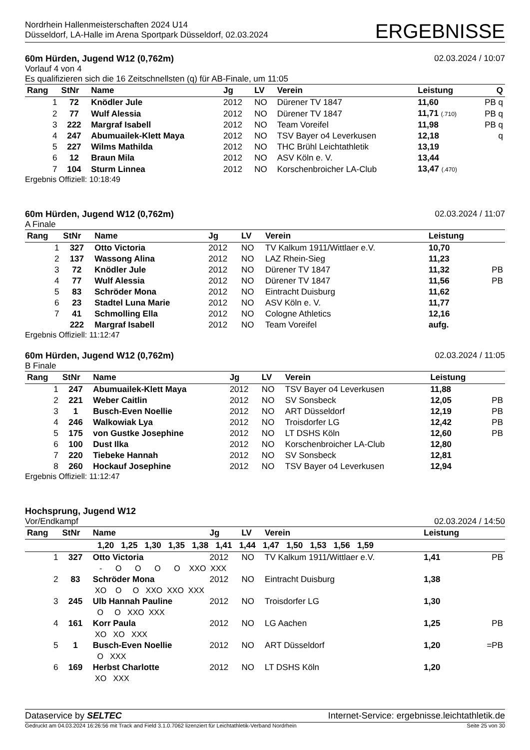Nordrhein Hallenmeisterschaften 2024 U14
Düsseldorf, LA-Halle im Arena Sportpark Düsseldorf, 02.03.2024
ERGEBNISSE
60m Hürden, Jugend W12 (0,762m) 02.03.2024 / 10:07
Vorlauf 4 von 4
Es qualifizieren sich die 16 Zeitschnellsten (q) für AB-Finale, um 11:05
| Rang | StNr | Name | Jg | LV | Verein | Leistung | Q |
| --- | --- | --- | --- | --- | --- | --- | --- |
| 1 | 72 | Knödler Jule | 2012 | NO | Dürener TV 1847 | 11,60 | PB q |
| 2 | 77 | Wulf Alessia | 2012 | NO | Dürener TV 1847 | 11,71 (.710) | PB q |
| 3 | 222 | Margraf Isabell | 2012 | NO | Team Voreifel | 11,98 | PB q |
| 4 | 247 | Abumuailek-Klett Maya | 2012 | NO | TSV Bayer o4 Leverkusen | 12,18 | q |
| 5 | 227 | Wilms Mathilda | 2012 | NO | THC Brühl Leichtathletik | 13,19 | |
| 6 | 12 | Braun Mila | 2012 | NO | ASV Köln e. V. | 13,44 | |
| 7 | 104 | Sturm Linnea | 2012 | NO | Korschenbroicher LA-Club | 13,47 (.470) | |
Ergebnis Offiziell: 10:18:49
60m Hürden, Jugend W12 (0,762m) 02.03.2024 / 11:07
A Finale
| Rang | StNr | Name | Jg | LV | Verein | Leistung | |
| --- | --- | --- | --- | --- | --- | --- | --- |
| 1 | 327 | Otto Victoria | 2012 | NO | TV Kalkum 1911/Wittlaer e.V. | 10,70 | |
| 2 | 137 | Wassong Alina | 2012 | NO | LAZ Rhein-Sieg | 11,23 | |
| 3 | 72 | Knödler Jule | 2012 | NO | Dürener TV 1847 | 11,32 | PB |
| 4 | 77 | Wulf Alessia | 2012 | NO | Dürener TV 1847 | 11,56 | PB |
| 5 | 83 | Schröder Mona | 2012 | NO | Eintracht Duisburg | 11,62 | |
| 6 | 23 | Stadtel Luna Marie | 2012 | NO | ASV Köln e. V. | 11,77 | |
| 7 | 41 | Schmolling Ella | 2012 | NO | Cologne Athletics | 12,16 | |
| | 222 | Margraf Isabell | 2012 | NO | Team Voreifel | aufg. | |
Ergebnis Offiziell: 11:12:47
60m Hürden, Jugend W12 (0,762m) 02.03.2024 / 11:05
B Finale
| Rang | StNr | Name | Jg | LV | Verein | Leistung | |
| --- | --- | --- | --- | --- | --- | --- | --- |
| 1 | 247 | Abumuailek-Klett Maya | 2012 | NO | TSV Bayer o4 Leverkusen | 11,88 | |
| 2 | 221 | Weber Caitlin | 2012 | NO | SV Sonsbeck | 12,05 | PB |
| 3 | 1 | Busch-Even Noellie | 2012 | NO | ART Düsseldorf | 12,19 | PB |
| 4 | 246 | Walkowiak Lya | 2012 | NO | Troisdorfer LG | 12,42 | PB |
| 5 | 175 | von Gustke Josephine | 2012 | NO | LT DSHS Köln | 12,60 | PB |
| 6 | 100 | Dust Ilka | 2012 | NO | Korschenbroicher LA-Club | 12,80 | |
| 7 | 220 | Tiebeke Hannah | 2012 | NO | SV Sonsbeck | 12,81 | |
| 8 | 260 | Hockauf Josephine | 2012 | NO | TSV Bayer o4 Leverkusen | 12,94 | |
Ergebnis Offiziell: 11:12:47
Hochsprung, Jugend W12
Vor/Endkampf 02.03.2024 / 14:50
| Rang | StNr | Name | Jg | LV | Verein | Leistung | |
| --- | --- | --- | --- | --- | --- | --- | --- |
| | | 1,20 1,25 1,30 1,35 1,38 1,41 1,44 1,47 1,50 1,53 1,56 1,59 | | | | | |
| 1 | 327 | Otto Victoria | 2012 | NO | TV Kalkum 1911/Wittlaer e.V. | 1,41 | PB |
| | | - O O O O XXO XXX | | | | | |
| 2 | 83 | Schröder Mona | 2012 | NO | Eintracht Duisburg | 1,38 | |
| | | XO O O XXO XXO XXX | | | | | |
| 3 | 245 | Ulb Hannah Pauline | 2012 | NO | Troisdorfer LG | 1,30 | |
| | | O O XXO XXX | | | | | |
| 4 | 161 | Korr Paula | 2012 | NO | LG Aachen | 1,25 | PB |
| | | XO XO XXX | | | | | |
| 5 | 1 | Busch-Even Noellie | 2012 | NO | ART Düsseldorf | 1,20 | =PB |
| | | O XXX | | | | | |
| 6 | 169 | Herbst Charlotte | 2012 | NO | LT DSHS Köln | 1,20 | |
| | | XO XXX | | | | | |
Dataservice by SELTEC Internet-Service: ergebnisse.leichtathletik.de
Gedruckt am 04.03.2024 16:26:56 mit Track and Field 3.1.0.7062 lizenziert für Leichtathletik-Verband Nordrhein Seite 25 von 30